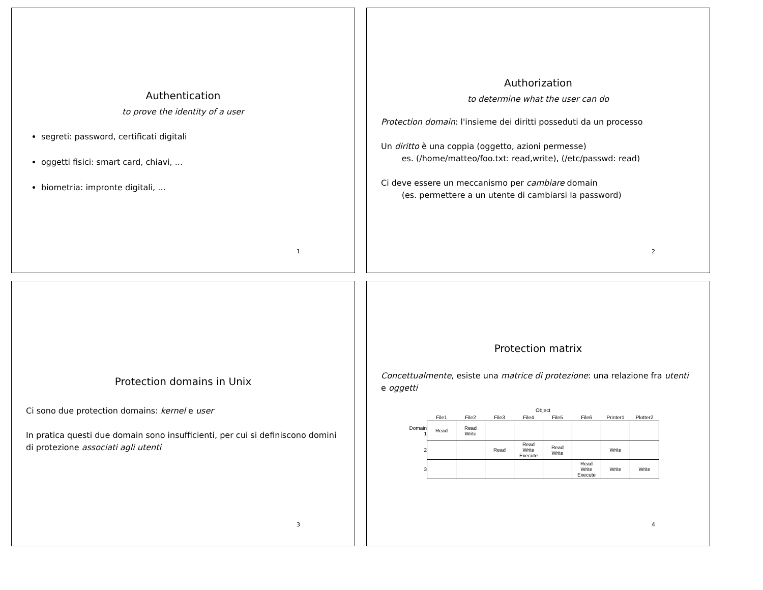Authentication
to prove the identity of a user
segreti: password, certificati digitali
oggetti fisici: smart card, chiavi, ...
biometria: impronte digitali, ...
1
Authorization
to determine what the user can do
Protection domain: l'insieme dei diritti posseduti da un processo
Un diritto è una coppia (oggetto, azioni permesse)
es. (/home/matteo/foo.txt: read,write), (/etc/passwd: read)
Ci deve essere un meccanismo per cambiare domain
(es. permettere a un utente di cambiarsi la password)
2
Protection domains in Unix
Ci sono due protection domains: kernel e user
In pratica questi due domain sono insufficienti, per cui si definiscono domini di protezione associati agli utenti
3
Protection matrix
Concettualmente, esiste una matrice di protezione: una relazione fra utenti e oggetti
| | Object | | | | | | | |
| --- | --- | --- | --- | --- | --- | --- | --- | --- |
| | File1 | File2 | File3 | File4 | File5 | File6 | Printer1 | Plotter2 |
| Domain 1 | Read | Read Write | | | | | | |
| 2 | | | Read | Read Write Execute | Read Write | | Write | |
| 3 | | | | | | Read Write Execute | Write | Write |
4